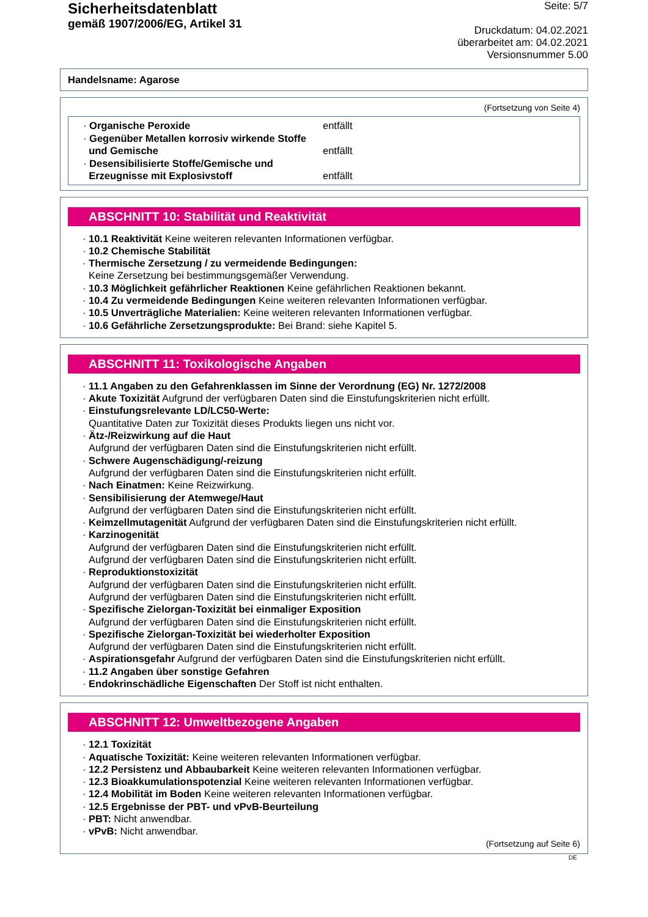Sicherheitsdatenblatt
gemäß 1907/2006/EG, Artikel 31
Seite: 5/7
Druckdatum: 04.02.2021
überarbeitet am: 04.02.2021
Versionsnummer 5.00
Handelsname: Agarose
(Fortsetzung von Seite 4)
| · Organische Peroxide | entfällt |
| · Gegenüber Metallen korrosiv wirkende Stoffe und Gemische | entfällt |
| · Desensibilisierte Stoffe/Gemische und Erzeugnisse mit Explosivstoff | entfällt |
ABSCHNITT 10: Stabilität und Reaktivität
· 10.1 Reaktivität Keine weiteren relevanten Informationen verfügbar.
· 10.2 Chemische Stabilität
· Thermische Zersetzung / zu vermeidende Bedingungen:
Keine Zersetzung bei bestimmungsgemäßer Verwendung.
· 10.3 Möglichkeit gefährlicher Reaktionen Keine gefährlichen Reaktionen bekannt.
· 10.4 Zu vermeidende Bedingungen Keine weiteren relevanten Informationen verfügbar.
· 10.5 Unverträgliche Materialien: Keine weiteren relevanten Informationen verfügbar.
· 10.6 Gefährliche Zersetzungsprodukte: Bei Brand: siehe Kapitel 5.
ABSCHNITT 11: Toxikologische Angaben
· 11.1 Angaben zu den Gefahrenklassen im Sinne der Verordnung (EG) Nr. 1272/2008
· Akute Toxizität Aufgrund der verfügbaren Daten sind die Einstufungskriterien nicht erfüllt.
· Einstufungsrelevante LD/LC50-Werte:
Quantitative Daten zur Toxizität dieses Produkts liegen uns nicht vor.
· Ätz-/Reizwirkung auf die Haut
Aufgrund der verfügbaren Daten sind die Einstufungskriterien nicht erfüllt.
· Schwere Augenschädigung/-reizung
Aufgrund der verfügbaren Daten sind die Einstufungskriterien nicht erfüllt.
· Nach Einatmen: Keine Reizwirkung.
· Sensibilisierung der Atemwege/Haut
Aufgrund der verfügbaren Daten sind die Einstufungskriterien nicht erfüllt.
· Keimzellmutagenität Aufgrund der verfügbaren Daten sind die Einstufungskriterien nicht erfüllt.
· Karzinogenität
Aufgrund der verfügbaren Daten sind die Einstufungskriterien nicht erfüllt.
Aufgrund der verfügbaren Daten sind die Einstufungskriterien nicht erfüllt.
· Reproduktionstoxizität
Aufgrund der verfügbaren Daten sind die Einstufungskriterien nicht erfüllt.
Aufgrund der verfügbaren Daten sind die Einstufungskriterien nicht erfüllt.
· Spezifische Zielorgan-Toxizität bei einmaliger Exposition
Aufgrund der verfügbaren Daten sind die Einstufungskriterien nicht erfüllt.
· Spezifische Zielorgan-Toxizität bei wiederholter Exposition
Aufgrund der verfügbaren Daten sind die Einstufungskriterien nicht erfüllt.
· Aspirationsgefahr Aufgrund der verfügbaren Daten sind die Einstufungskriterien nicht erfüllt.
· 11.2 Angaben über sonstige Gefahren
· Endokrinschädliche Eigenschaften Der Stoff ist nicht enthalten.
ABSCHNITT 12: Umweltbezogene Angaben
· 12.1 Toxizität
· Aquatische Toxizität: Keine weiteren relevanten Informationen verfügbar.
· 12.2 Persistenz und Abbaubarkeit Keine weiteren relevanten Informationen verfügbar.
· 12.3 Bioakkumulationspotenzial Keine weiteren relevanten Informationen verfügbar.
· 12.4 Mobilität im Boden Keine weiteren relevanten Informationen verfügbar.
· 12.5 Ergebnisse der PBT- und vPvB-Beurteilung
· PBT: Nicht anwendbar.
· vPvB: Nicht anwendbar.
(Fortsetzung auf Seite 6)
DE